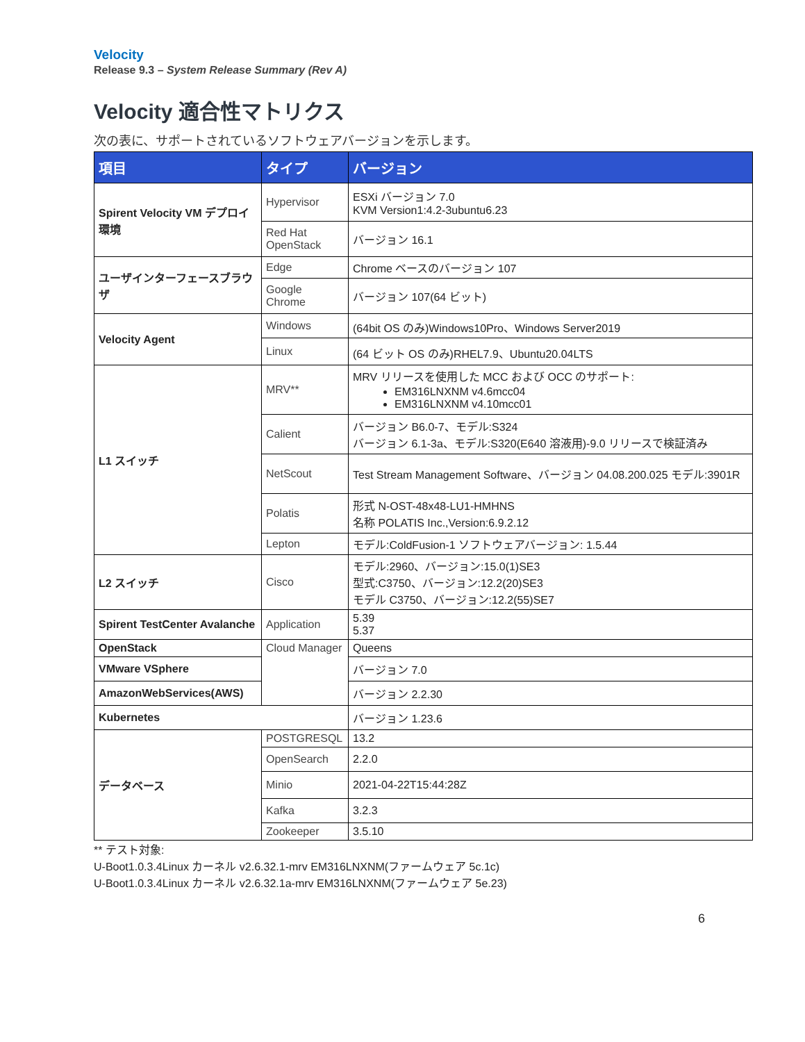Velocity
Release 9.3 – System Release Summary (Rev A)
Velocity 適合性マトリクス
次の表に、サポートされているソフトウェアバージョンを示します。
| 項目 | タイプ | バージョン |
| --- | --- | --- |
| Spirent Velocity VM デプロイ環境 | Hypervisor | ESXi バージョン 7.0 KVM Version1:4.2-3ubuntu6.23 |
| | Red Hat OpenStack | バージョン 16.1 |
| ユーザインターフェースブラウザ | Edge | Chrome ベースのバージョン 107 |
| | Google Chrome | バージョン 107(64 ビット) |
| Velocity Agent | Windows | (64bit OS のみ)Windows10Pro、Windows Server2019 |
| | Linux | (64 ビット OS のみ)RHEL7.9、Ubuntu20.04LTS |
| L1 スイッチ | MRV** | MRV リリースを使用した MCC および OCC のサポート: EM316LNXNM v4.6mcc04 EM316LNXNM v4.10mcc01 |
| | Calient | バージョン B6.0-7、モデル:S324 バージョン 6.1-3a、モデル:S320(E640 溶液用)-9.0 リリースで検証済み |
| | NetScout | Test Stream Management Software、バージョン 04.08.200.025 モデル:3901R |
| | Polatis | 形式 N-OST-48x48-LU1-HMHNS 名称 POLATIS Inc.,Version:6.9.2.12 |
| | Lepton | モデル:ColdFusion-1 ソフトウェアバージョン: 1.5.44 |
| L2 スイッチ | Cisco | モデル:2960、バージョン:15.0(1)SE3 型式:C3750、バージョン:12.2(20)SE3 モデル C3750、バージョン:12.2(55)SE7 |
| Spirent TestCenter Avalanche | Application | 5.39 5.37 |
| OpenStack | Cloud Manager | Queens |
| VMware VSphere | | バージョン 7.0 |
| AmazonWebServices(AWS) | | バージョン 2.2.30 |
| Kubernetes | | バージョン 1.23.6 |
| データベース | POSTGRESQL | 13.2 |
| | OpenSearch | 2.2.0 |
| | Minio | 2021-04-22T15:44:28Z |
| | Kafka | 3.2.3 |
| | Zookeeper | 3.5.10 |
** テスト対象:
U-Boot1.0.3.4Linux カーネル v2.6.32.1-mrv EM316LNXNM(ファームウェア 5c.1c)
U-Boot1.0.3.4Linux カーネル v2.6.32.1a-mrv EM316LNXNM(ファームウェア 5e.23)
6